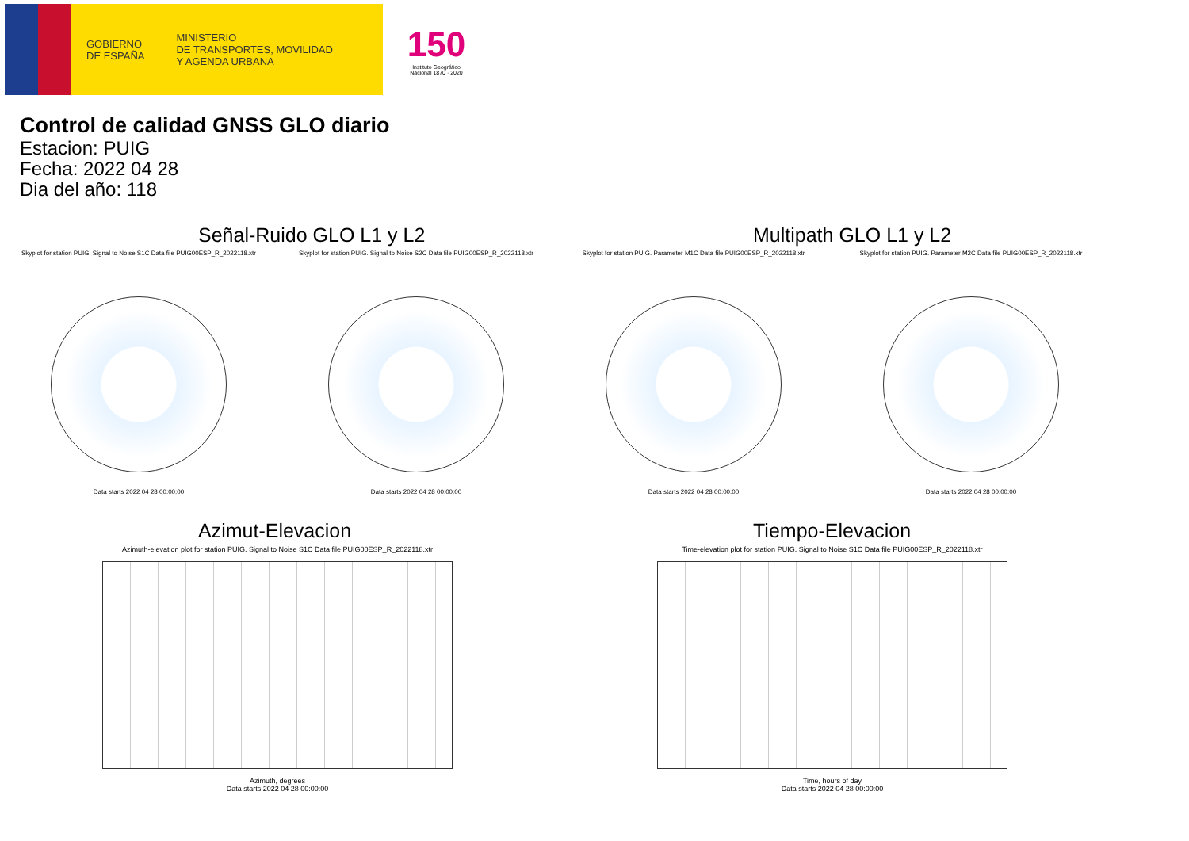GOBIERNO
DE ESPAÑA
MINISTERIO
DE TRANSPORTES, MOVILIDAD
Y AGENDA URBANA
150
Instituto Geográfico Nacional 1870 · 2020
Control de calidad GNSS GLO diario
Estacion: PUIG
Fecha: 2022 04 28
Dia del año: 118
Señal-Ruido GLO L1 y L2
Skyplot for station PUIG. Signal to Noise S1C Data file PUIG00ESP_R_2022118.xtr
Data starts 2022 04 28 00:00:00
Skyplot for station PUIG. Signal to Noise S2C Data file PUIG00ESP_R_2022118.xtr
Data starts 2022 04 28 00:00:00
Multipath GLO L1 y L2
Skyplot for station PUIG. Parameter M1C Data file PUIG00ESP_R_2022118.xtr
Data starts 2022 04 28 00:00:00
Skyplot for station PUIG. Parameter M2C Data file PUIG00ESP_R_2022118.xtr
Data starts 2022 04 28 00:00:00
Azimut-Elevacion
Azimuth-elevation plot for station PUIG. Signal to Noise S1C Data file PUIG00ESP_R_2022118.xtr
Azimuth, degrees
Data starts 2022 04 28 00:00:00
Tiempo-Elevacion
Time-elevation plot for station PUIG. Signal to Noise S1C Data file PUIG00ESP_R_2022118.xtr
Time, hours of day
Data starts 2022 04 28 00:00:00